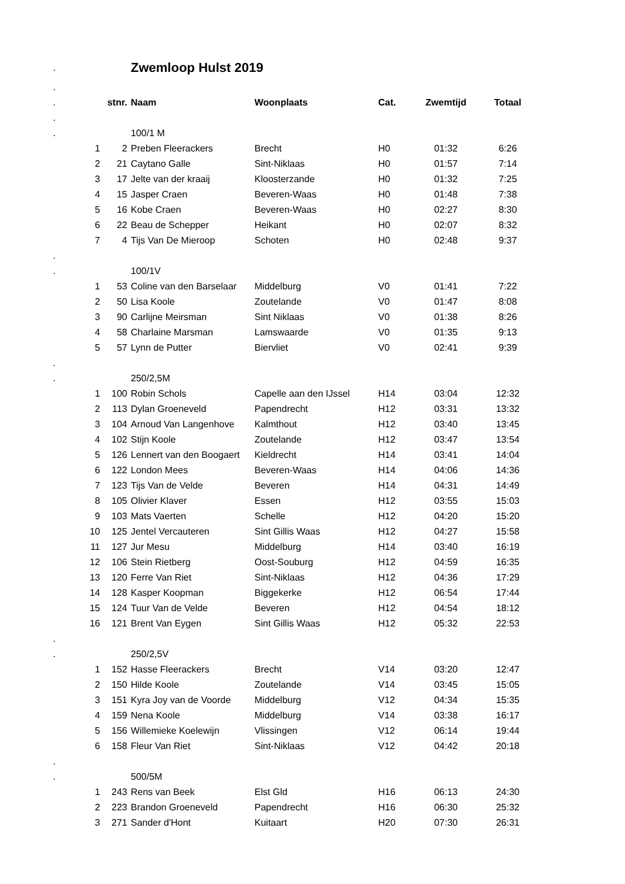| . | | | Zwemloop Hulst 2019 | | | | |
| . | | | | | | | |
| . | | stnr. | Naam | Woonplaats | Cat. | Zwemtijd | Totaal |
| . | | | | | | | |
| . | | | 100/1 M | | | | |
| | 1 | 2 | Preben Fleerackers | Brecht | H0 | 01:32 | 6:26 |
| | 2 | 21 | Caytano Galle | Sint-Niklaas | H0 | 01:57 | 7:14 |
| | 3 | 17 | Jelte van der kraaij | Kloosterzande | H0 | 01:32 | 7:25 |
| | 4 | 15 | Jasper Craen | Beveren-Waas | H0 | 01:48 | 7:38 |
| | 5 | 16 | Kobe Craen | Beveren-Waas | H0 | 02:27 | 8:30 |
| | 6 | 22 | Beau de Schepper | Heikant | H0 | 02:07 | 8:32 |
| | 7 | 4 | Tijs Van De Mieroop | Schoten | H0 | 02:48 | 9:37 |
| . | | | | | | | |
| . | | | 100/1V | | | | |
| | 1 | 53 | Coline van den Barselaar | Middelburg | V0 | 01:41 | 7:22 |
| | 2 | 50 | Lisa Koole | Zoutelande | V0 | 01:47 | 8:08 |
| | 3 | 90 | Carlijne Meirsman | Sint Niklaas | V0 | 01:38 | 8:26 |
| | 4 | 58 | Charlaine Marsman | Lamswaarde | V0 | 01:35 | 9:13 |
| | 5 | 57 | Lynn de Putter | Biervliet | V0 | 02:41 | 9:39 |
| . | | | | | | | |
| . | | | 250/2,5M | | | | |
| | 1 | 100 | Robin Schols | Capelle aan den IJssel | H14 | 03:04 | 12:32 |
| | 2 | 113 | Dylan Groeneveld | Papendrecht | H12 | 03:31 | 13:32 |
| | 3 | 104 | Arnoud Van Langenhove | Kalmthout | H12 | 03:40 | 13:45 |
| | 4 | 102 | Stijn Koole | Zoutelande | H12 | 03:47 | 13:54 |
| | 5 | 126 | Lennert van den Boogaert | Kieldrecht | H14 | 03:41 | 14:04 |
| | 6 | 122 | London Mees | Beveren-Waas | H14 | 04:06 | 14:36 |
| | 7 | 123 | Tijs Van de Velde | Beveren | H14 | 04:31 | 14:49 |
| | 8 | 105 | Olivier Klaver | Essen | H12 | 03:55 | 15:03 |
| | 9 | 103 | Mats Vaerten | Schelle | H12 | 04:20 | 15:20 |
| | 10 | 125 | Jentel Vercauteren | Sint Gillis Waas | H12 | 04:27 | 15:58 |
| | 11 | 127 | Jur Mesu | Middelburg | H14 | 03:40 | 16:19 |
| | 12 | 106 | Stein Rietberg | Oost-Souburg | H12 | 04:59 | 16:35 |
| | 13 | 120 | Ferre Van Riet | Sint-Niklaas | H12 | 04:36 | 17:29 |
| | 14 | 128 | Kasper Koopman | Biggekerke | H12 | 06:54 | 17:44 |
| | 15 | 124 | Tuur Van de Velde | Beveren | H12 | 04:54 | 18:12 |
| | 16 | 121 | Brent Van Eygen | Sint Gillis Waas | H12 | 05:32 | 22:53 |
| . | | | | | | | |
| . | | | 250/2,5V | | | | |
| | 1 | 152 | Hasse Fleerackers | Brecht | V14 | 03:20 | 12:47 |
| | 2 | 150 | Hilde Koole | Zoutelande | V14 | 03:45 | 15:05 |
| | 3 | 151 | Kyra Joy van de Voorde | Middelburg | V12 | 04:34 | 15:35 |
| | 4 | 159 | Nena Koole | Middelburg | V14 | 03:38 | 16:17 |
| | 5 | 156 | Willemieke Koelewijn | Vlissingen | V12 | 06:14 | 19:44 |
| | 6 | 158 | Fleur Van Riet | Sint-Niklaas | V12 | 04:42 | 20:18 |
| . | | | | | | | |
| . | | | 500/5M | | | | |
| | 1 | 243 | Rens van Beek | Elst Gld | H16 | 06:13 | 24:30 |
| | 2 | 223 | Brandon Groeneveld | Papendrecht | H16 | 06:30 | 25:32 |
| | 3 | 271 | Sander d'Hont | Kuitaart | H20 | 07:30 | 26:31 |